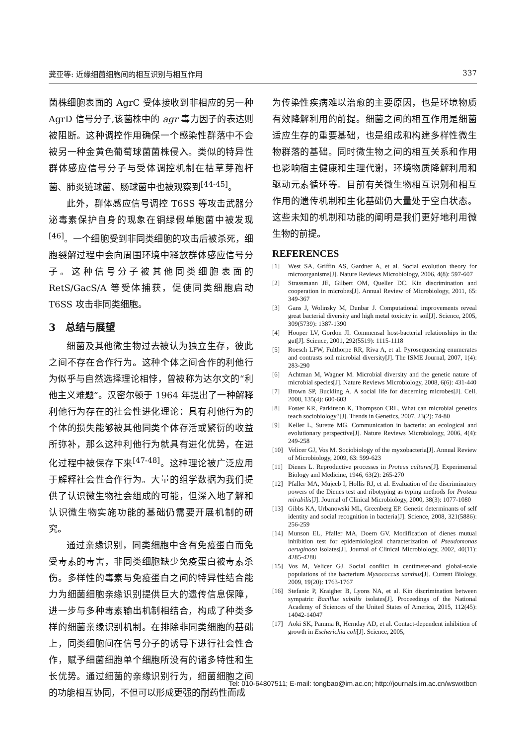龚亚等: 近缘细菌细胞间的相互识别与相互作用 337
菌株细胞表面的 AgrC 受体接收到非相应的另一种 AgrD 信号分子,该菌株中的 agr 毒力因子的表达则被阻断。这种调控作用确保一个感染性群落中不会被另一种金黄色葡萄球菌菌株侵入。类似的特异性群体感应信号分子与受体调控机制在枯草芽孢杆菌、肺炎链球菌、肠球菌中也被观察到<sup>[44-45]</sup>。
此外，群体感应信号调控 T6SS 等攻击武器分泌毒素保护自身的现象在铜绿假单胞菌中被发现<sup>[46]</sup>。一个细胞受到非同类细胞的攻击后被杀死，细胞裂解过程中会向周围环境中释放群体感应信号分子。这种信号分子被其他同类细胞表面的 RetS/GacS/A 等受体捕获，促使同类细胞启动 T6SS 攻击非同类细胞。
3　总结与展望
细菌及其他微生物过去被认为独立生存，彼此之间不存在合作行为。这种个体之间合作的利他行为似乎与自然选择理论相悖，曾被称为达尔文的“利他主义难题”。汉密尔顿于 1964 年提出了一种解释利他行为存在的社会性进化理论：具有利他行为的个体的损失能够被其他同类个体存活或繁衍的收益所弥补，那么这种利他行为就具有进化优势，在进化过程中被保存下来<sup>[47-48]</sup>。这种理论被广泛应用于解释社会性合作行为。大量的组学数据为我们提供了认识微生物社会组成的可能，但深入地了解和认识微生物实施功能的基础仍需要开展机制的研究。
通过亲缘识别，同类细胞中含有免疫蛋白而免受毒素的毒害，非同类细胞缺少免疫蛋白被毒素杀伤。多样性的毒素与免疫蛋白之间的特异性结合能力为细菌细胞亲缘识别提供巨大的遗传信息保障，进一步与多种毒素输出机制相结合，构成了种类多样的细菌亲缘识别机制。在排除非同类细胞的基础上，同类细胞间在信号分子的诱导下进行社会性合作，赋予细菌细胞单个细胞所没有的诸多特性和生长优势。通过细菌的亲缘识别行为，细菌细胞之间的功能相互协同，不但可以形成更强的耐药性而成
为传染性疾病难以治愈的主要原因，也是环境物质有效降解利用的前提。细菌之间的相互作用是细菌适应生存的重要基础，也是组成和构建多样性微生物群落的基础。同时微生物之间的相互关系和作用也影响宿主健康和生理代谢，环境物质降解利用和驱动元素循环等。目前有关微生物相互识别和相互作用的遗传机制和生化基础仍大量处于空白状态。这些未知的机制和功能的阐明是我们更好地利用微生物的前提。
REFERENCES
[1] West SA, Griffin AS, Gardner A, et al. Social evolution theory for microorganisms[J]. Nature Reviews Microbiology, 2006, 4(8): 597-607
[2] Strassmann JE, Gilbert OM, Queller DC. Kin discrimination and cooperation in microbes[J]. Annual Review of Microbiology, 2011, 65: 349-367
[3] Gans J, Wolinsky M, Dunbar J. Computational improvements reveal great bacterial diversity and high metal toxicity in soil[J]. Science, 2005, 309(5739): 1387-1390
[4] Hooper LV, Gordon JI. Commensal host-bacterial relationships in the gut[J]. Science, 2001, 292(5519): 1115-1118
[5] Roesch LFW, Fulthorpe RR, Riva A, et al. Pyrosequencing enumerates and contrasts soil microbial diversity[J]. The ISME Journal, 2007, 1(4): 283-290
[6] Achtman M, Wagner M. Microbial diversity and the genetic nature of microbial species[J]. Nature Reviews Microbiology, 2008, 6(6): 431-440
[7] Brown SP, Buckling A. A social life for discerning microbes[J]. Cell, 2008, 135(4): 600-603
[8] Foster KR, Parkinson K, Thompson CRL. What can microbial genetics teach sociobiology?[J]. Trends in Genetics, 2007, 23(2): 74-80
[9] Keller L, Surette MG. Communication in bacteria: an ecological and evolutionary perspective[J]. Nature Reviews Microbiology, 2006, 4(4): 249-258
[10] Velicer GJ, Vos M. Sociobiology of the myxobacteria[J]. Annual Review of Microbiology, 2009, 63: 599-623
[11] Dienes L. Reproductive processes in Proteus cultures[J]. Experimental Biology and Medicine, 1946, 63(2): 265-270
[12] Pfaller MA, Mujeeb I, Hollis RJ, et al. Evaluation of the discriminatory powers of the Dienes test and ribotyping as typing methods for Proteus mirabilis[J]. Journal of Clinical Microbiology, 2000, 38(3): 1077-1080
[13] Gibbs KA, Urbanowski ML, Greenberg EP. Genetic determinants of self identity and social recognition in bacteria[J]. Science, 2008, 321(5886): 256-259
[14] Munson EL, Pfaller MA, Doern GV. Modification of dienes mutual inhibition test for epidemiological characterization of Pseudomonas aeruginosa isolates[J]. Journal of Clinical Microbiology, 2002, 40(11): 4285-4288
[15] Vos M, Velicer GJ. Social conflict in centimeter-and global-scale populations of the bacterium Myxococcus xanthus[J]. Current Biology, 2009, 19(20): 1763-1767
[16] Stefanic P, Kraigher B, Lyons NA, et al. Kin discrimination between sympatric Bacillus subtilis isolates[J]. Proceedings of the National Academy of Sciences of the United States of America, 2015, 112(45): 14042-14047
[17] Aoki SK, Pamma R, Hernday AD, et al. Contact-dependent inhibition of growth in Escherichia coli[J]. Science, 2005,
Tel: 010-64807511; E-mail: tongbao@im.ac.cn; http://journals.im.ac.cn/wswxtbcn